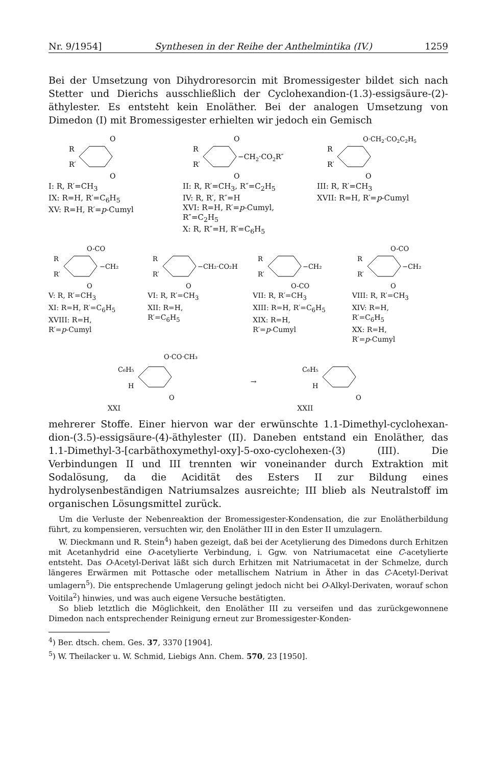Nr. 9/1954] Synthesen in der Reihe der Anthelmintika (IV.) 1259
Bei der Umsetzung von Dihydroresorcin mit Bromessigester bildet sich nach Stetter und Dierichs ausschließlich der Cyclohexandion-(1.3)-essigsäure-(2)-äthylester. Es entsteht kein Enoläther. Bei der analogen Umsetzung von Dimedon (I) mit Bromessigester erhielten wir jedoch ein Gemisch
O
O
R
R′
I: R, R′=CH<sub>3</sub>
IX: R=H, R′=C<sub>6</sub>H<sub>5</sub>
XV: R=H, R′=p-Cumyl
O
O
−CH2·CO2R″
R
R′
II: R, R′=CH<sub>3</sub>, R″=C<sub>2</sub>H<sub>5</sub>
IV: R, R′, R″=H
XVI: R=H, R′=p-Cumyl,
R″=C<sub>2</sub>H<sub>5</sub>
X: R, R″=H, R′=C<sub>6</sub>H<sub>5</sub>
O·CH2·CO2C2H5
O
R
R′
III: R, R′=CH<sub>3</sub>
XVII: R=H, R′=p-Cumyl
O-CO
−CH₂
O
R
R′
V: R, R′=CH<sub>3</sub>
XI: R=H, R′=C<sub>6</sub>H<sub>5</sub>
XVIII: R=H,
R′=p-Cumyl
−CH₂·CO₂H
O
R
R′
VI: R, R′=CH<sub>3</sub>
XII: R=H,
R′=C<sub>6</sub>H<sub>5</sub>
−CH₂
O-CO
R
R′
VII: R, R′=CH<sub>3</sub>
XIII: R=H, R′=C<sub>6</sub>H<sub>5</sub>
XIX: R=H,
R′=p-Cumyl
O-CO
−CH₂
O
R
R′
VIII: R, R′=CH<sub>3</sub>
XIV: R=H,
R′=C<sub>6</sub>H<sub>5</sub>
XX: R=H,
R′=p-Cumyl
O·CO·CH₃
C₆H₅
H
O
XXI
→
C₆H₅
H
O
XXII
mehrerer Stoffe. Einer hiervon war der erwünschte 1.1-Dimethyl-cyclohexan­dion-(3.5)-essigsäure-(4)-äthylester (II). Daneben entstand ein Enoläther, das 1.1-Dimethyl-3-[carbäthoxymethyl-oxy]-5-oxo-cyclohexen-(3) (III). Die Verbindungen II und III trennten wir voneinander durch Extraktion mit Sodalösung, da die Acidität des Esters II zur Bildung eines hydrolysenbeständigen Natriumsalzes ausreichte; III blieb als Neutralstoff im organischen Lösungsmittel zurück.
Um die Verluste der Nebenreaktion der Bromessigester-Kondensation, die zur Enolätherbildung führt, zu kompensieren, versuchten wir, den Enoläther III in den Ester II umzulagern.
W. Dieckmann und R. Stein<sup>4</sup>) haben gezeigt, daß bei der Acetylierung des Dimedons durch Erhitzen mit Acetanhydrid eine O-acetylierte Verbindung, i. Ggw. von Natriumacetat eine C-acetylierte entsteht. Das O-Acetyl-Derivat läßt sich durch Erhitzen mit Natriumacetat in der Schmelze, durch längeres Erwärmen mit Pottasche oder metallischem Natrium in Äther in das C-Acetyl-Derivat umlagern<sup>5</sup>). Die entsprechende Umlagerung gelingt jedoch nicht bei O-Alkyl-Derivaten, worauf schon Voitila<sup>2</sup>) hinwies, und was auch eigene Versuche bestätigten.
So blieb letztlich die Möglichkeit, den Enoläther III zu verseifen und das zurückgewonnene Dimedon nach entsprechender Reinigung erneut zur Bromessigester-Konden-
<sup>4</sup>) Ber. dtsch. chem. Ges. 37, 3370 [1904].
<sup>5</sup>) W. Theilacker u. W. Schmid, Liebigs Ann. Chem. 570, 23 [1950].